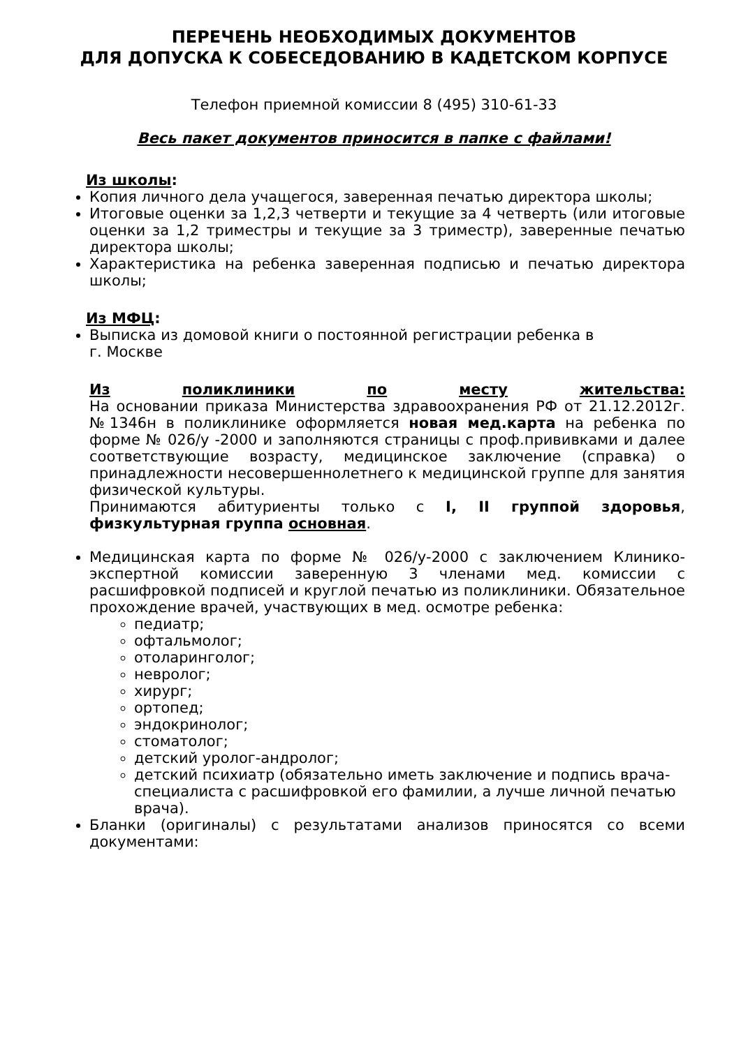ПЕРЕЧЕНЬ НЕОБХОДИМЫХ ДОКУМЕНТОВ
ДЛЯ ДОПУСКА К СОБЕСЕДОВАНИЮ В КАДЕТСКОМ КОРПУСЕ
Телефон приемной комиссии 8 (495) 310-61-33
Весь пакет документов приносится в папке с файлами!
Из школы:
Копия личного дела учащегося, заверенная печатью директора школы;
Итоговые оценки за 1,2,3 четверти и текущие за 4 четверть (или итоговые оценки за 1,2 триместры и текущие за 3 триместр), заверенные печатью директора школы;
Характеристика на ребенка заверенная подписью и печатью директора школы;
Из МФЦ:
Выписка из домовой книги о постоянной регистрации ребенка в
г. Москве
Из поликлиники по месту жительства:
На основании приказа Министерства здравоохранения РФ от 21.12.2012г.№1346н в поликлинике оформляется новая мед.карта на ребенка по форме № 026/у -2000 и заполняются страницы с проф.прививками и далее соответствующие возрасту, медицинское заключение (справка) о принадлежности несовершеннолетнего к медицинской группе для занятия физической культуры.
Принимаются абитуриенты только с I, II группой здоровья, физкультурная группа основная.
Медицинская карта по форме № 026/у-2000 с заключением Клинико-экспертной комиссии заверенную 3 членами мед. комиссии с расшифровкой подписей и круглой печатью из поликлиники. Обязательное прохождение врачей, участвующих в мед. осмотре ребенка:
педиатр;
офтальмолог;
отоларинголог;
невролог;
хирург;
ортопед;
эндокринолог;
стоматолог;
детский уролог-андролог;
детский психиатр (обязательно иметь заключение и подпись врача-специалиста с расшифровкой его фамилии, а лучше личной печатью врача).
Бланки (оригиналы) с результатами анализов приносятся со всеми документами: